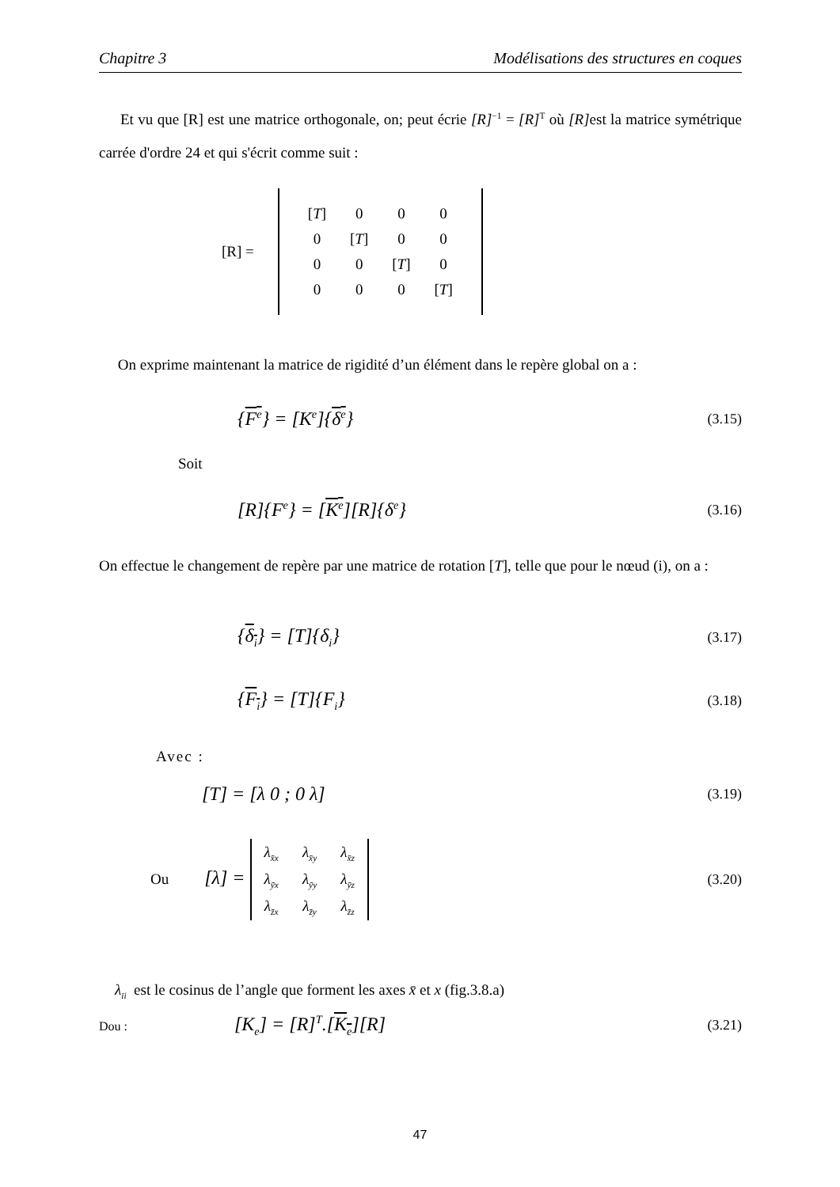Chapitre 3 Modélisations des structures en coques
Et vu que [R] est une matrice orthogonale, on; peut écrie [R]<sup>−1</sup> = [R]<sup>T</sup> où [R] est la matrice symétrique carrée d'ordre 24 et qui s'écrit comme suit :
[R] =
| [ T ] | 0 | 0 | 0 |
| 0 | [ T ] | 0 | 0 |
| 0 | 0 | [ T ] | 0 |
| 0 | 0 | 0 | [ T ] |
On exprime maintenant la matrice de rigidité d’un élément dans le repère global on a :
{F<sup>e</sup>} = [K<sup>e</sup>]{δ<sup>e</sup>} (3.15)
Soit
[R]{F<sup>e</sup>} = [K<sup>e</sup>][R]{δ<sup>e</sup>} (3.16)
On effectue le changement de repère par une matrice de rotation [T], telle que pour le nœud (i), on a :
{δ<sub>i</sub>} = [T]{δ<sub>i</sub>} (3.17)
{F<sub>i</sub>} = [T]{F<sub>i</sub>} (3.18)
Avec :
[T] = [λ 0 ; 0 λ] (3.19)
Ou [λ] =
| λ<sub>x̄x</sub> | λ<sub>x̄y</sub> | λ<sub>x̄z</sub> |
| λ<sub>ȳx</sub> | λ<sub>ȳy</sub> | λ<sub>ȳz</sub> |
| λ<sub>z̄x</sub> | λ<sub>z̄y</sub> | λ<sub>z̄z</sub> |
(3.20)
λ<sub>īi</sub> est le cosinus de l’angle que forment les axes x̄ et x (fig.3.8.a)
Dou : [K<sub>e</sub>] = [R]<sup>T</sup>.[K<sub>e</sub>][R] (3.21)
47